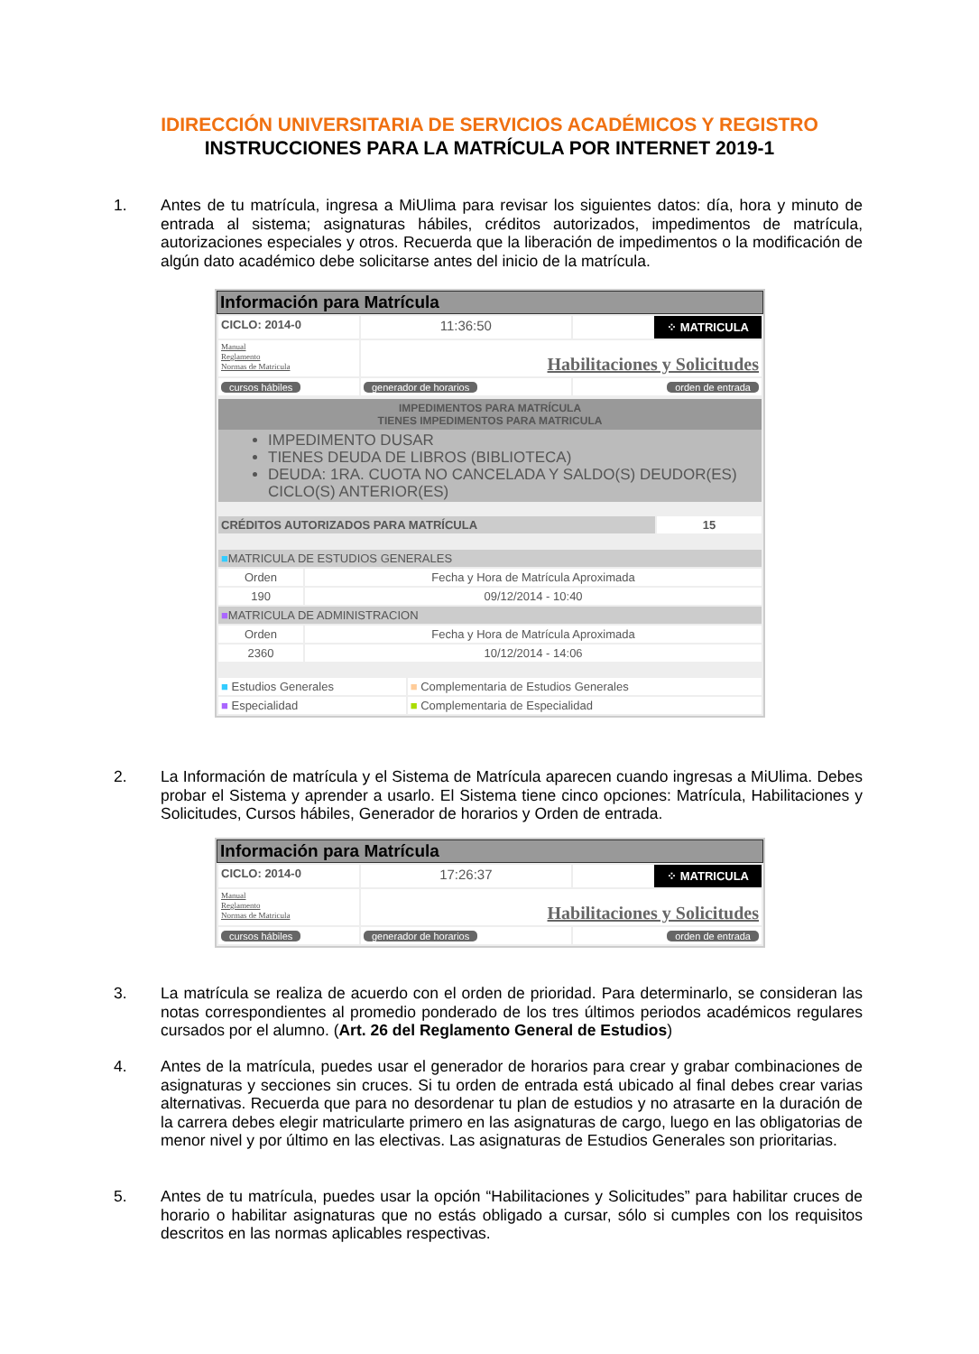IDIRECCIÓN UNIVERSITARIA DE SERVICIOS ACADÉMICOS Y REGISTRO
INSTRUCCIONES PARA LA MATRÍCULA POR INTERNET 2019-1
1. Antes de tu matrícula, ingresa a MiUlima para revisar los siguientes datos: día, hora y minuto de entrada al sistema; asignaturas hábiles, créditos autorizados, impedimentos de matrícula, autorizaciones especiales y otros. Recuerda que la liberación de impedimentos o la modificación de algún dato académico debe solicitarse antes del inicio de la matrícula.
Información para Matrícula
| CICLO: 2014-0 | 11:36:50 | ⁘ MATRICULA |
| Manual Reglamento Normas de Matricula | Habilitaciones y Solicitudes | |
| cursos hábiles | generador de horarios | orden de entrada |
IMPEDIMENTOS PARA MATRÍCULA
TIENES IMPEDIMENTOS PARA MATRICULA
IMPEDIMENTO DUSAR
TIENES DEUDA DE LIBROS (BIBLIOTECA)
DEUDA: 1RA. CUOTA NO CANCELADA Y SALDO(S) DEUDOR(ES) CICLO(S) ANTERIOR(ES)
| CRÉDITOS AUTORIZADOS PARA MATRÍCULA | 15 |
| ■ MATRICULA DE ESTUDIOS GENERALES | |
| Orden | Fecha y Hora de Matrícula Aproximada |
| 190 | 09/12/2014 - 10:40 |
| ■ MATRICULA DE ADMINISTRACION | |
| Orden | Fecha y Hora de Matrícula Aproximada |
| 2360 | 10/12/2014 - 14:06 |
| ■ Estudios Generales | ■ Complementaria de Estudios Generales |
| ■ Especialidad | ■ Complementaria de Especialidad |
2. La Información de matrícula y el Sistema de Matrícula aparecen cuando ingresas a MiUlima. Debes probar el Sistema y aprender a usarlo. El Sistema tiene cinco opciones: Matrícula, Habilitaciones y Solicitudes, Cursos hábiles, Generador de horarios y Orden de entrada.
Información para Matrícula
| CICLO: 2014-0 | 17:26:37 | ⁘ MATRICULA |
| Manual Reglamento Normas de Matricula | Habilitaciones y Solicitudes | |
| cursos hábiles | generador de horarios | orden de entrada |
3. La matrícula se realiza de acuerdo con el orden de prioridad. Para determinarlo, se consideran las notas correspondientes al promedio ponderado de los tres últimos periodos académicos regulares cursados por el alumno. (Art. 26 del Reglamento General de Estudios)
4. Antes de la matrícula, puedes usar el generador de horarios para crear y grabar combinaciones de asignaturas y secciones sin cruces. Si tu orden de entrada está ubicado al final debes crear varias alternativas. Recuerda que para no desordenar tu plan de estudios y no atrasarte en la duración de la carrera debes elegir matricularte primero en las asignaturas de cargo, luego en las obligatorias de menor nivel y por último en las electivas. Las asignaturas de Estudios Generales son prioritarias.
5. Antes de tu matrícula, puedes usar la opción “Habilitaciones y Solicitudes” para habilitar cruces de horario o habilitar asignaturas que no estás obligado a cursar, sólo si cumples con los requisitos descritos en las normas aplicables respectivas.